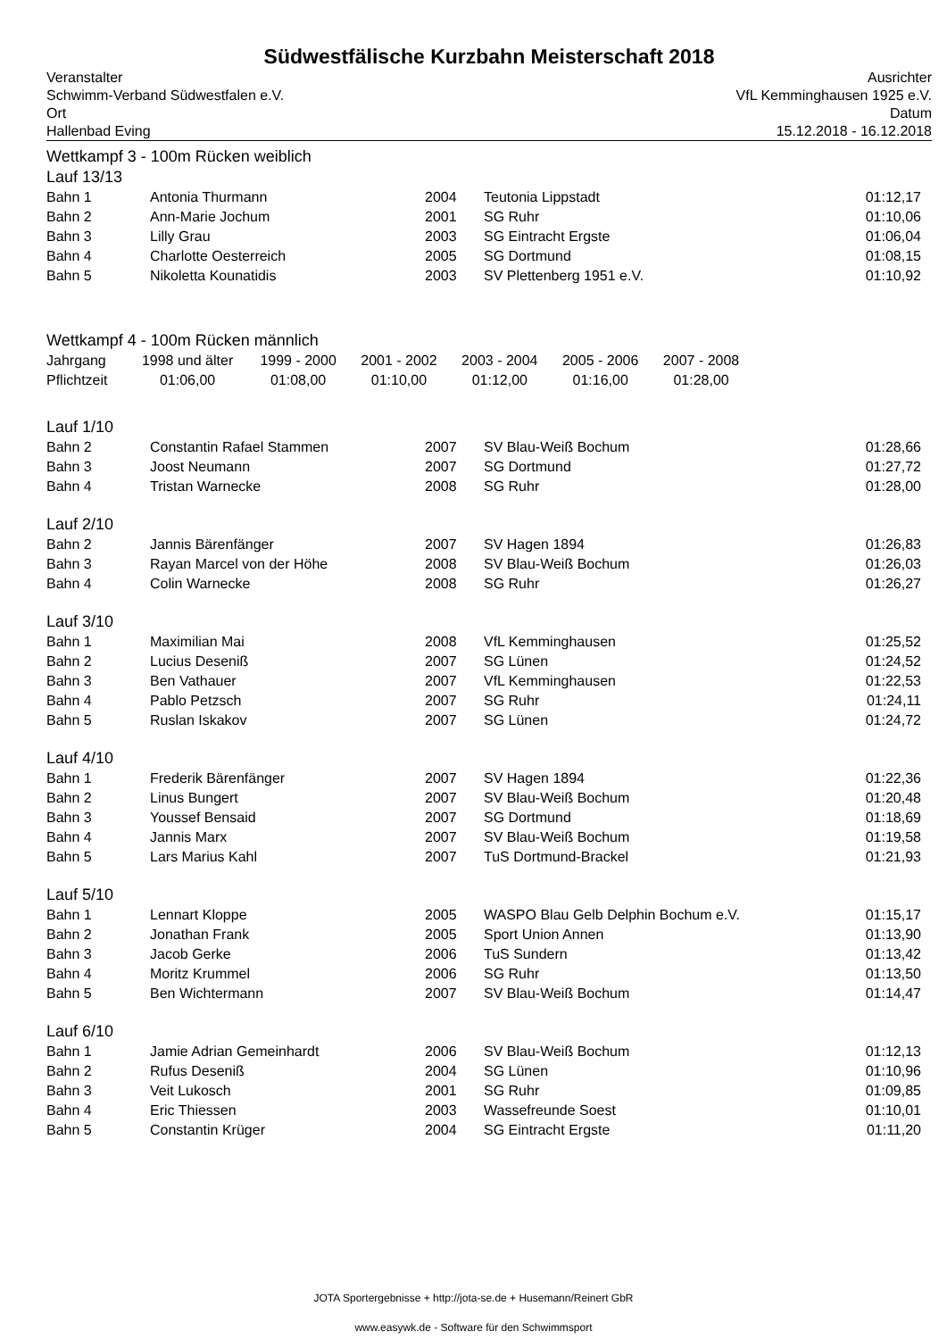Südwestfälische Kurzbahn Meisterschaft 2018
Veranstalter Ausrichter
Schwimm-Verband Südwestfalen e.V. VfL Kemminghausen 1925 e.V.
Ort Datum
Hallenbad Eving 15.12.2018 - 16.12.2018
Wettkampf 3 - 100m Rücken weiblich
Lauf 13/13
| Bahn 1 | Antonia Thurmann | 2004 | Teutonia Lippstadt | 01:12,17 |
| Bahn 2 | Ann-Marie Jochum | 2001 | SG Ruhr | 01:10,06 |
| Bahn 3 | Lilly Grau | 2003 | SG Eintracht Ergste | 01:06,04 |
| Bahn 4 | Charlotte Oesterreich | 2005 | SG Dortmund | 01:08,15 |
| Bahn 5 | Nikoletta Kounatidis | 2003 | SV Plettenberg 1951 e.V. | 01:10,92 |
Wettkampf 4 - 100m Rücken männlich
| Jahrgang | 1998 und älter | 1999 - 2000 | 2001 - 2002 | 2003 - 2004 | 2005 - 2006 | 2007 - 2008 |
| Pflichtzeit | 01:06,00 | 01:08,00 | 01:10,00 | 01:12,00 | 01:16,00 | 01:28,00 |
Lauf 1/10
| Bahn 2 | Constantin Rafael Stammen | 2007 | SV Blau-Weiß Bochum | 01:28,66 |
| Bahn 3 | Joost Neumann | 2007 | SG Dortmund | 01:27,72 |
| Bahn 4 | Tristan Warnecke | 2008 | SG Ruhr | 01:28,00 |
Lauf 2/10
| Bahn 2 | Jannis Bärenfänger | 2007 | SV Hagen 1894 | 01:26,83 |
| Bahn 3 | Rayan Marcel von der Höhe | 2008 | SV Blau-Weiß Bochum | 01:26,03 |
| Bahn 4 | Colin Warnecke | 2008 | SG Ruhr | 01:26,27 |
Lauf 3/10
| Bahn 1 | Maximilian Mai | 2008 | VfL Kemminghausen | 01:25,52 |
| Bahn 2 | Lucius Desenіß | 2007 | SG Lünen | 01:24,52 |
| Bahn 3 | Ben Vathauer | 2007 | VfL Kemminghausen | 01:22,53 |
| Bahn 4 | Pablo Petzsch | 2007 | SG Ruhr | 01:24,11 |
| Bahn 5 | Ruslan Iskakov | 2007 | SG Lünen | 01:24,72 |
Lauf 4/10
| Bahn 1 | Frederik Bärenfänger | 2007 | SV Hagen 1894 | 01:22,36 |
| Bahn 2 | Linus Bungert | 2007 | SV Blau-Weiß Bochum | 01:20,48 |
| Bahn 3 | Youssef Bensaid | 2007 | SG Dortmund | 01:18,69 |
| Bahn 4 | Jannis Marx | 2007 | SV Blau-Weiß Bochum | 01:19,58 |
| Bahn 5 | Lars Marius Kahl | 2007 | TuS Dortmund-Brackel | 01:21,93 |
Lauf 5/10
| Bahn 1 | Lennart Kloppe | 2005 | WASPO Blau Gelb Delphin Bochum e.V. | 01:15,17 |
| Bahn 2 | Jonathan Frank | 2005 | Sport Union Annen | 01:13,90 |
| Bahn 3 | Jacob Gerke | 2006 | TuS Sundern | 01:13,42 |
| Bahn 4 | Moritz Krummel | 2006 | SG Ruhr | 01:13,50 |
| Bahn 5 | Ben Wichtermann | 2007 | SV Blau-Weiß Bochum | 01:14,47 |
Lauf 6/10
| Bahn 1 | Jamie Adrian Gemeinhardt | 2006 | SV Blau-Weiß Bochum | 01:12,13 |
| Bahn 2 | Rufus Deseniß | 2004 | SG Lünen | 01:10,96 |
| Bahn 3 | Veit Lukosch | 2001 | SG Ruhr | 01:09,85 |
| Bahn 4 | Eric Thiessen | 2003 | Wassefreunde Soest | 01:10,01 |
| Bahn 5 | Constantin Krüger | 2004 | SG Eintracht Ergste | 01:11,20 |
JOTA Sportergebnisse + http://jota-se.de + Husemann/Reinert GbR
www.easywk.de - Software für den Schwimmsport